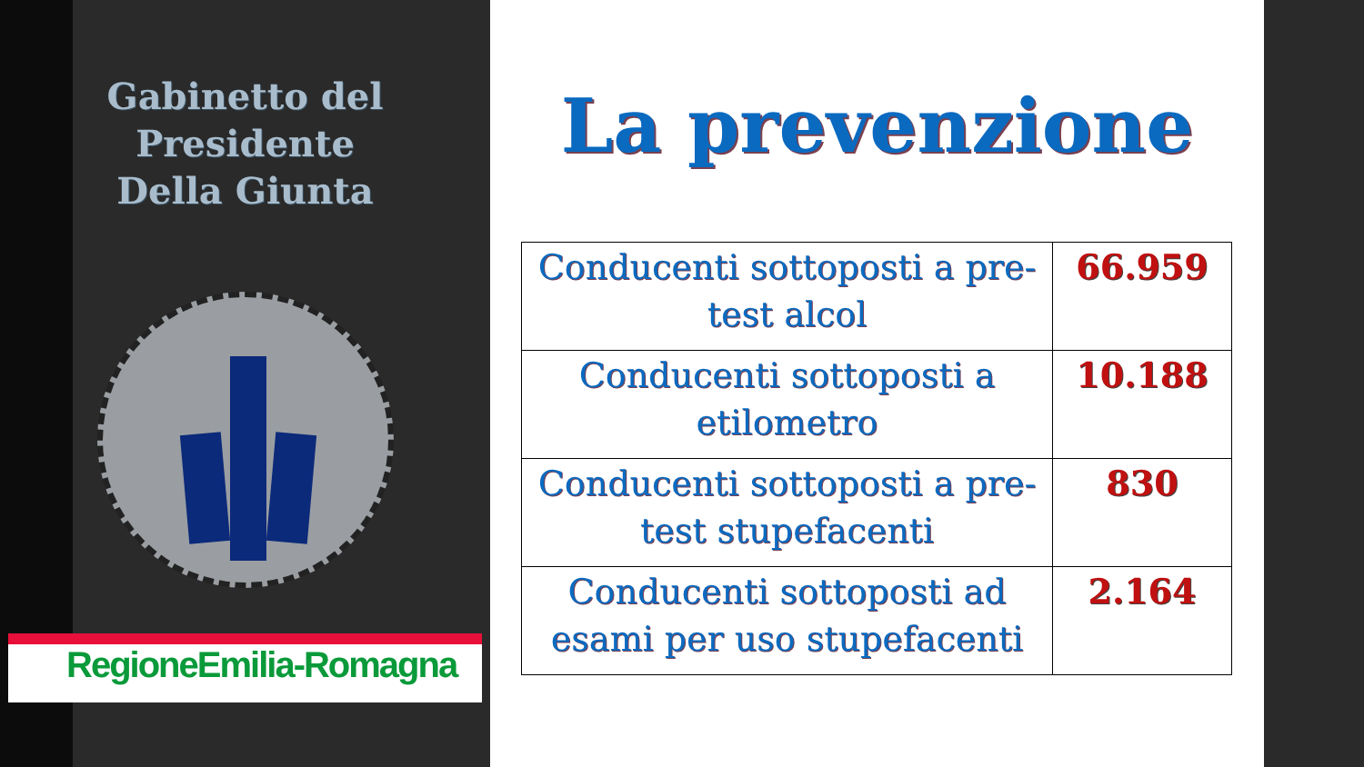Gabinetto del Presidente
Della Giunta
RegioneEmilia-Romagna
La prevenzione
| Conducenti sottoposti a pre-test alcol | 66.959 |
| Conducenti sottoposti a etilometro | 10.188 |
| Conducenti sottoposti a pre-test stupefacenti | 830 |
| Conducenti sottoposti ad esami per uso stupefacenti | 2.164 |